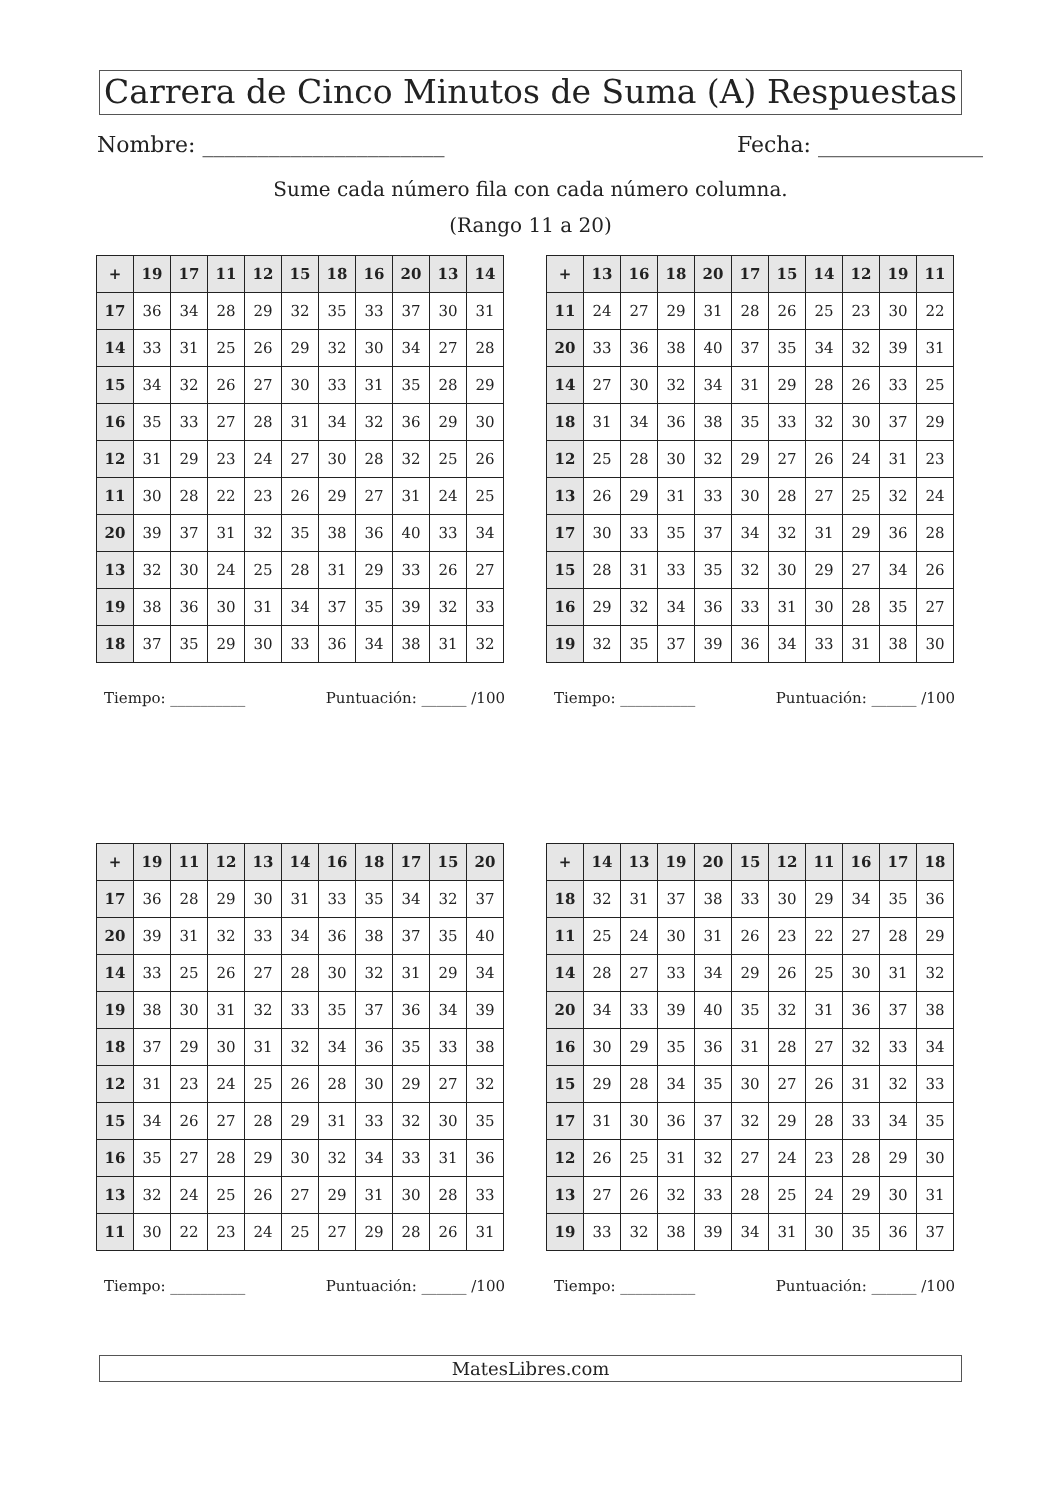Carrera de Cinco Minutos de Suma (A) Respuestas
Nombre: ______________________ Fecha: _______________
Sume cada número fila con cada número columna.
(Rango 11 a 20)
| + | 19 | 17 | 11 | 12 | 15 | 18 | 16 | 20 | 13 | 14 |
| --- | --- | --- | --- | --- | --- | --- | --- | --- | --- | --- |
| 17 | 36 | 34 | 28 | 29 | 32 | 35 | 33 | 37 | 30 | 31 |
| 14 | 33 | 31 | 25 | 26 | 29 | 32 | 30 | 34 | 27 | 28 |
| 15 | 34 | 32 | 26 | 27 | 30 | 33 | 31 | 35 | 28 | 29 |
| 16 | 35 | 33 | 27 | 28 | 31 | 34 | 32 | 36 | 29 | 30 |
| 12 | 31 | 29 | 23 | 24 | 27 | 30 | 28 | 32 | 25 | 26 |
| 11 | 30 | 28 | 22 | 23 | 26 | 29 | 27 | 31 | 24 | 25 |
| 20 | 39 | 37 | 31 | 32 | 35 | 38 | 36 | 40 | 33 | 34 |
| 13 | 32 | 30 | 24 | 25 | 28 | 31 | 29 | 33 | 26 | 27 |
| 19 | 38 | 36 | 30 | 31 | 34 | 37 | 35 | 39 | 32 | 33 |
| 18 | 37 | 35 | 29 | 30 | 33 | 36 | 34 | 38 | 31 | 32 |
Tiempo: __________ Puntuación: ______ /100
| + | 13 | 16 | 18 | 20 | 17 | 15 | 14 | 12 | 19 | 11 |
| --- | --- | --- | --- | --- | --- | --- | --- | --- | --- | --- |
| 11 | 24 | 27 | 29 | 31 | 28 | 26 | 25 | 23 | 30 | 22 |
| 20 | 33 | 36 | 38 | 40 | 37 | 35 | 34 | 32 | 39 | 31 |
| 14 | 27 | 30 | 32 | 34 | 31 | 29 | 28 | 26 | 33 | 25 |
| 18 | 31 | 34 | 36 | 38 | 35 | 33 | 32 | 30 | 37 | 29 |
| 12 | 25 | 28 | 30 | 32 | 29 | 27 | 26 | 24 | 31 | 23 |
| 13 | 26 | 29 | 31 | 33 | 30 | 28 | 27 | 25 | 32 | 24 |
| 17 | 30 | 33 | 35 | 37 | 34 | 32 | 31 | 29 | 36 | 28 |
| 15 | 28 | 31 | 33 | 35 | 32 | 30 | 29 | 27 | 34 | 26 |
| 16 | 29 | 32 | 34 | 36 | 33 | 31 | 30 | 28 | 35 | 27 |
| 19 | 32 | 35 | 37 | 39 | 36 | 34 | 33 | 31 | 38 | 30 |
Tiempo: __________ Puntuación: ______ /100
| + | 19 | 11 | 12 | 13 | 14 | 16 | 18 | 17 | 15 | 20 |
| --- | --- | --- | --- | --- | --- | --- | --- | --- | --- | --- |
| 17 | 36 | 28 | 29 | 30 | 31 | 33 | 35 | 34 | 32 | 37 |
| 20 | 39 | 31 | 32 | 33 | 34 | 36 | 38 | 37 | 35 | 40 |
| 14 | 33 | 25 | 26 | 27 | 28 | 30 | 32 | 31 | 29 | 34 |
| 19 | 38 | 30 | 31 | 32 | 33 | 35 | 37 | 36 | 34 | 39 |
| 18 | 37 | 29 | 30 | 31 | 32 | 34 | 36 | 35 | 33 | 38 |
| 12 | 31 | 23 | 24 | 25 | 26 | 28 | 30 | 29 | 27 | 32 |
| 15 | 34 | 26 | 27 | 28 | 29 | 31 | 33 | 32 | 30 | 35 |
| 16 | 35 | 27 | 28 | 29 | 30 | 32 | 34 | 33 | 31 | 36 |
| 13 | 32 | 24 | 25 | 26 | 27 | 29 | 31 | 30 | 28 | 33 |
| 11 | 30 | 22 | 23 | 24 | 25 | 27 | 29 | 28 | 26 | 31 |
Tiempo: __________ Puntuación: ______ /100
| + | 14 | 13 | 19 | 20 | 15 | 12 | 11 | 16 | 17 | 18 |
| --- | --- | --- | --- | --- | --- | --- | --- | --- | --- | --- |
| 18 | 32 | 31 | 37 | 38 | 33 | 30 | 29 | 34 | 35 | 36 |
| 11 | 25 | 24 | 30 | 31 | 26 | 23 | 22 | 27 | 28 | 29 |
| 14 | 28 | 27 | 33 | 34 | 29 | 26 | 25 | 30 | 31 | 32 |
| 20 | 34 | 33 | 39 | 40 | 35 | 32 | 31 | 36 | 37 | 38 |
| 16 | 30 | 29 | 35 | 36 | 31 | 28 | 27 | 32 | 33 | 34 |
| 15 | 29 | 28 | 34 | 35 | 30 | 27 | 26 | 31 | 32 | 33 |
| 17 | 31 | 30 | 36 | 37 | 32 | 29 | 28 | 33 | 34 | 35 |
| 12 | 26 | 25 | 31 | 32 | 27 | 24 | 23 | 28 | 29 | 30 |
| 13 | 27 | 26 | 32 | 33 | 28 | 25 | 24 | 29 | 30 | 31 |
| 19 | 33 | 32 | 38 | 39 | 34 | 31 | 30 | 35 | 36 | 37 |
Tiempo: __________ Puntuación: ______ /100
MatesLibres.com